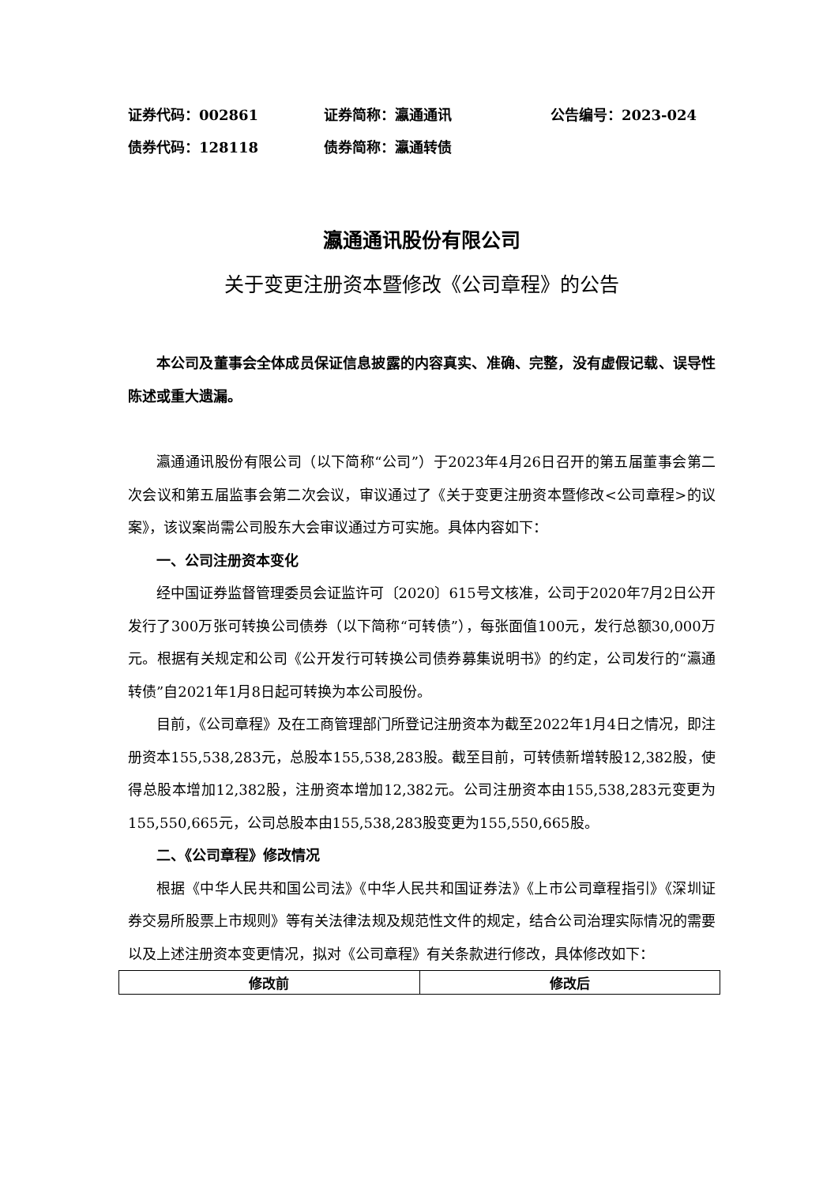证券代码：002861 证券简称：瀛通通讯 公告编号：2023-024
债券代码：128118 债券简称：瀛通转债
瀛通通讯股份有限公司
关于变更注册资本暨修改《公司章程》的公告
本公司及董事会全体成员保证信息披露的内容真实、准确、完整，没有虚假记载、误导性陈述或重大遗漏。
瀛通通讯股份有限公司（以下简称“公司”）于2023年4月26日召开的第五届董事会第二次会议和第五届监事会第二次会议，审议通过了《关于变更注册资本暨修改<公司章程>的议案》，该议案尚需公司股东大会审议通过方可实施。具体内容如下：
一、公司注册资本变化
经中国证券监督管理委员会证监许可〔2020〕615号文核准，公司于2020年7月2日公开发行了300万张可转换公司债券（以下简称“可转债”），每张面值100元，发行总额30,000万元。根据有关规定和公司《公开发行可转换公司债券募集说明书》的约定，公司发行的“瀛通转债”自2021年1月8日起可转换为本公司股份。
目前，《公司章程》及在工商管理部门所登记注册资本为截至2022年1月4日之情况，即注册资本155,538,283元，总股本155,538,283股。截至目前，可转债新增转股12,382股，使得总股本增加12,382股，注册资本增加12,382元。公司注册资本由155,538,283元变更为155,550,665元，公司总股本由155,538,283股变更为155,550,665股。
二、《公司章程》修改情况
根据《中华人民共和国公司法》《中华人民共和国证券法》《上市公司章程指引》《深圳证券交易所股票上市规则》等有关法律法规及规范性文件的规定，结合公司治理实际情况的需要以及上述注册资本变更情况，拟对《公司章程》有关条款进行修改，具体修改如下：
| 修改前 | 修改后 |
| --- | --- |